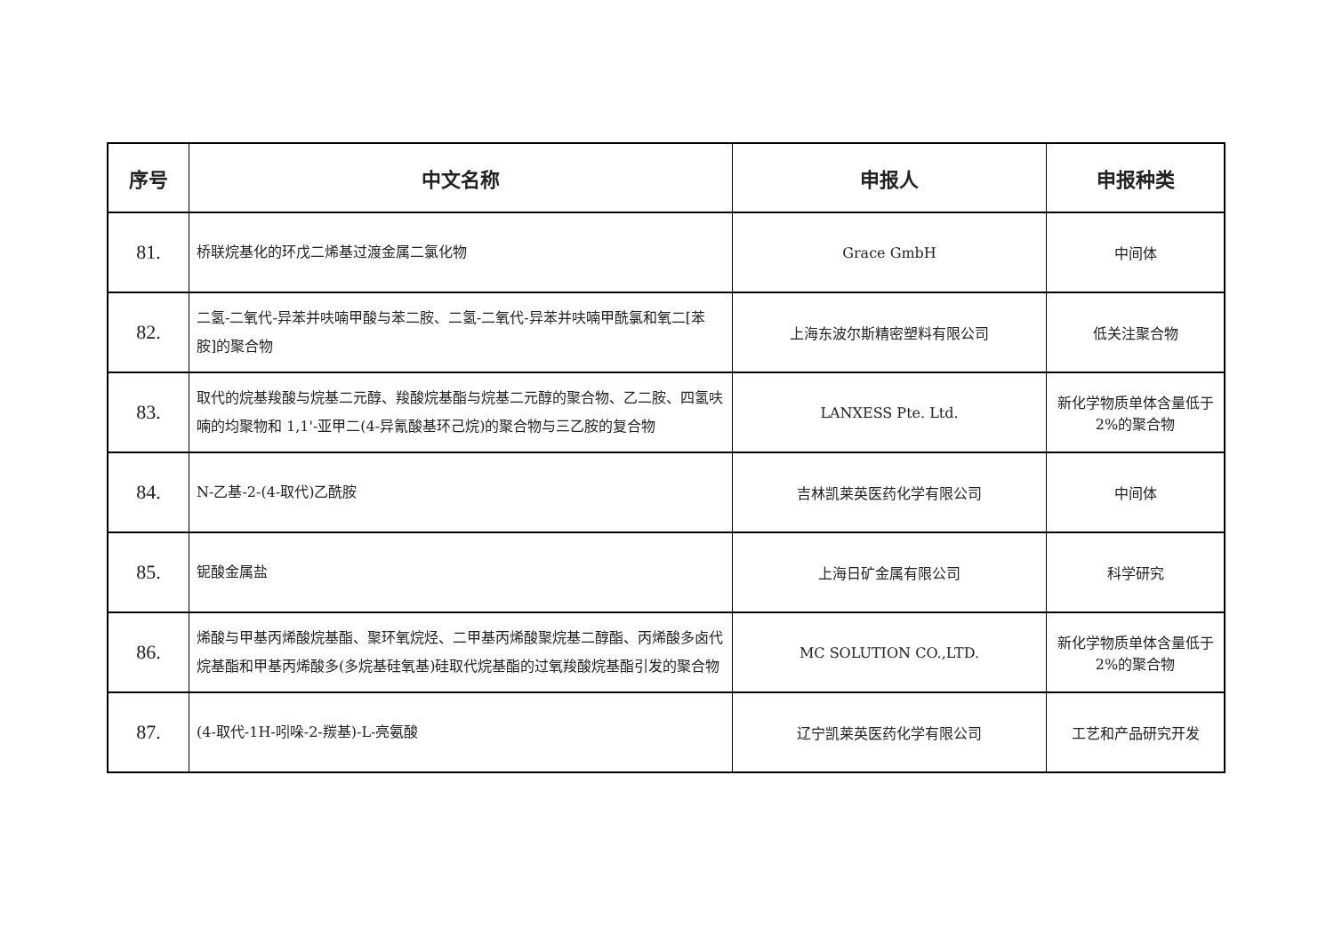| 序号 | 中文名称 | 申报人 | 申报种类 |
| --- | --- | --- | --- |
| 81. | 桥联烷基化的环戊二烯基过渡金属二氯化物 | Grace GmbH | 中间体 |
| 82. | 二氢-二氧代-异苯并呋喃甲酸与苯二胺、二氢-二氧代-异苯并呋喃甲酰氯和氧二[苯胺]的聚合物 | 上海东波尔斯精密塑料有限公司 | 低关注聚合物 |
| 83. | 取代的烷基羧酸与烷基二元醇、羧酸烷基酯与烷基二元醇的聚合物、乙二胺、四氢呋喃的均聚物和 1,1'-亚甲二(4-异氰酸基环己烷)的聚合物与三乙胺的复合物 | LANXESS Pte. Ltd. | 新化学物质单体含量低于 2%的聚合物 |
| 84. | N-乙基-2-(4-取代)乙酰胺 | 吉林凯莱英医药化学有限公司 | 中间体 |
| 85. | 铌酸金属盐 | 上海日矿金属有限公司 | 科学研究 |
| 86. | 烯酸与甲基丙烯酸烷基酯、聚环氧烷烃、二甲基丙烯酸聚烷基二醇酯、丙烯酸多卤代烷基酯和甲基丙烯酸多(多烷基硅氧基)硅取代烷基酯的过氧羧酸烷基酯引发的聚合物 | MC SOLUTION CO.,LTD. | 新化学物质单体含量低于 2%的聚合物 |
| 87. | (4-取代-1H-吲哚-2-羰基)-L-亮氨酸 | 辽宁凯莱英医药化学有限公司 | 工艺和产品研究开发 |